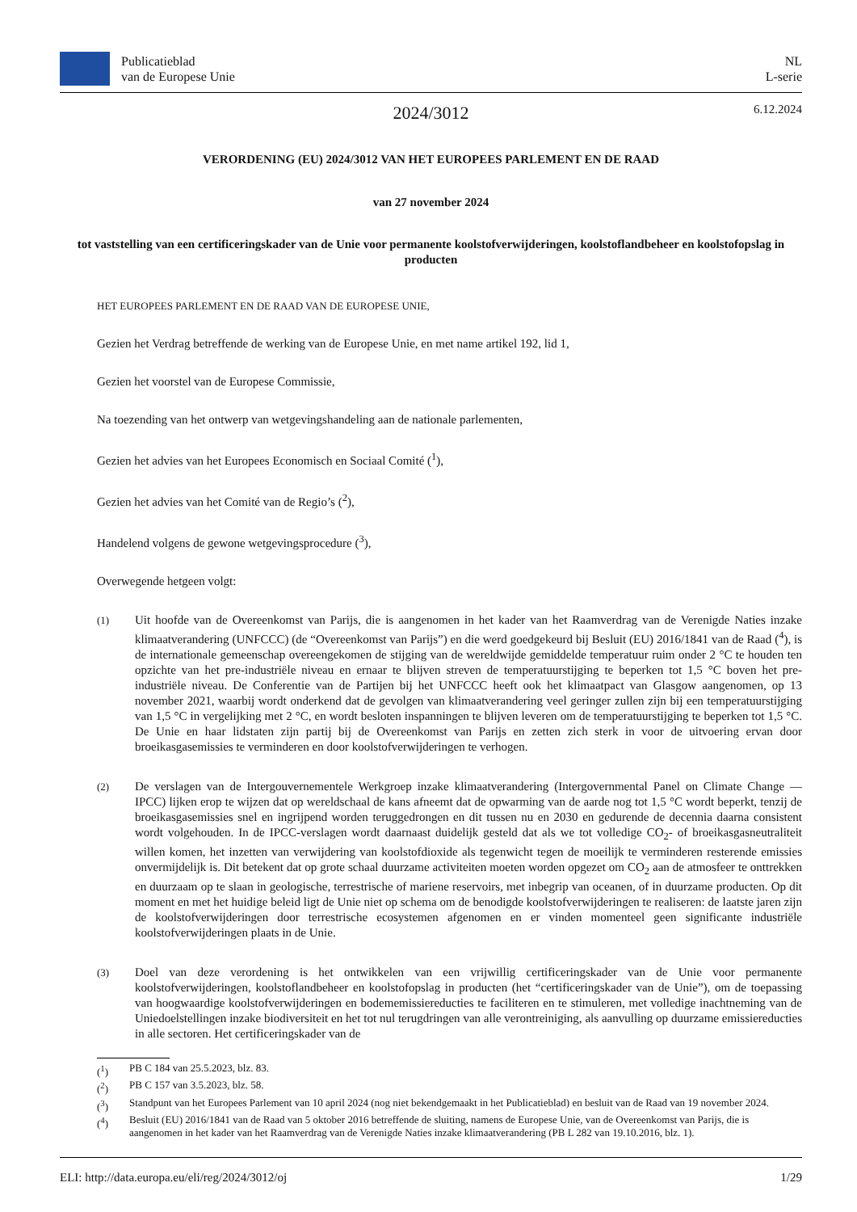Publicatieblad
van de Europese Unie
NL
L-serie
2024/3012
6.12.2024
VERORDENING (EU) 2024/3012 VAN HET EUROPEES PARLEMENT EN DE RAAD
van 27 november 2024
tot vaststelling van een certificeringskader van de Unie voor permanente koolstofverwijderingen, koolstoflandbeheer en koolstofopslag in producten
HET EUROPEES PARLEMENT EN DE RAAD VAN DE EUROPESE UNIE,
Gezien het Verdrag betreffende de werking van de Europese Unie, en met name artikel 192, lid 1,
Gezien het voorstel van de Europese Commissie,
Na toezending van het ontwerp van wetgevingshandeling aan de nationale parlementen,
Gezien het advies van het Europees Economisch en Sociaal Comité (<sup>1</sup>),
Gezien het advies van het Comité van de Regio’s (<sup>2</sup>),
Handelend volgens de gewone wetgevingsprocedure (<sup>3</sup>),
Overwegende hetgeen volgt:
(1)
Uit hoofde van de Overeenkomst van Parijs, die is aangenomen in het kader van het Raamverdrag van de Verenigde Naties inzake klimaatverandering (UNFCCC) (de “Overeenkomst van Parijs”) en die werd goedgekeurd bij Besluit (EU) 2016/1841 van de Raad (<sup>4</sup>), is de internationale gemeenschap overeengekomen de stijging van de wereldwijde gemiddelde temperatuur ruim onder 2 °C te houden ten opzichte van het pre-industriële niveau en ernaar te blijven streven de temperatuurstijging te beperken tot 1,5 °C boven het pre-industriële niveau. De Conferentie van de Partijen bij het UNFCCC heeft ook het klimaatpact van Glasgow aangenomen, op 13 november 2021, waarbij wordt onderkend dat de gevolgen van klimaatverandering veel geringer zullen zijn bij een temperatuurstijging van 1,5 °C in vergelijking met 2 °C, en wordt besloten inspanningen te blijven leveren om de temperatuurstijging te beperken tot 1,5 °C. De Unie en haar lidstaten zijn partij bij de Overeenkomst van Parijs en zetten zich sterk in voor de uitvoering ervan door broeikasgasemissies te verminderen en door koolstofverwijderingen te verhogen.
(2)
De verslagen van de Intergouvernementele Werkgroep inzake klimaatverandering (Intergovernmental Panel on Climate Change — IPCC) lijken erop te wijzen dat op wereldschaal de kans afneemt dat de opwarming van de aarde nog tot 1,5 °C wordt beperkt, tenzij de broeikasgasemissies snel en ingrijpend worden teruggedrongen en dit tussen nu en 2030 en gedurende de decennia daarna consistent wordt volgehouden. In de IPCC-verslagen wordt daarnaast duidelijk gesteld dat als we tot volledige CO<sub>2</sub>- of broeikasgasneutraliteit willen komen, het inzetten van verwijdering van koolstofdioxide als tegenwicht tegen de moeilijk te verminderen resterende emissies onvermijdelijk is. Dit betekent dat op grote schaal duurzame activiteiten moeten worden opgezet om CO<sub>2</sub> aan de atmosfeer te onttrekken en duurzaam op te slaan in geologische, terrestrische of mariene reservoirs, met inbegrip van oceanen, of in duurzame producten. Op dit moment en met het huidige beleid ligt de Unie niet op schema om de benodigde koolstofverwijderingen te realiseren: de laatste jaren zijn de koolstofverwijderingen door terrestrische ecosystemen afgenomen en er vinden momenteel geen significante industriële koolstofverwijderingen plaats in de Unie.
(3)
Doel van deze verordening is het ontwikkelen van een vrijwillig certificeringskader van de Unie voor permanente koolstofverwijderingen, koolstoflandbeheer en koolstofopslag in producten (het “certificeringskader van de Unie”), om de toepassing van hoogwaardige koolstofverwijderingen en bodememissiereducties te faciliteren en te stimuleren, met volledige inachtneming van de Uniedoelstellingen inzake biodiversiteit en het tot nul terugdringen van alle verontreiniging, als aanvulling op duurzame emissiereducties in alle sectoren. Het certificeringskader van de
(<sup>1</sup>) PB C 184 van 25.5.2023, blz. 83.
(<sup>2</sup>) PB C 157 van 3.5.2023, blz. 58.
(<sup>3</sup>) Standpunt van het Europees Parlement van 10 april 2024 (nog niet bekendgemaakt in het Publicatieblad) en besluit van de Raad van 19 november 2024.
(<sup>4</sup>) Besluit (EU) 2016/1841 van de Raad van 5 oktober 2016 betreffende de sluiting, namens de Europese Unie, van de Overeenkomst van Parijs, die is aangenomen in het kader van het Raamverdrag van de Verenigde Naties inzake klimaatverandering (PB L 282 van 19.10.2016, blz. 1).
ELI: http://data.europa.eu/eli/reg/2024/3012/oj 1/29